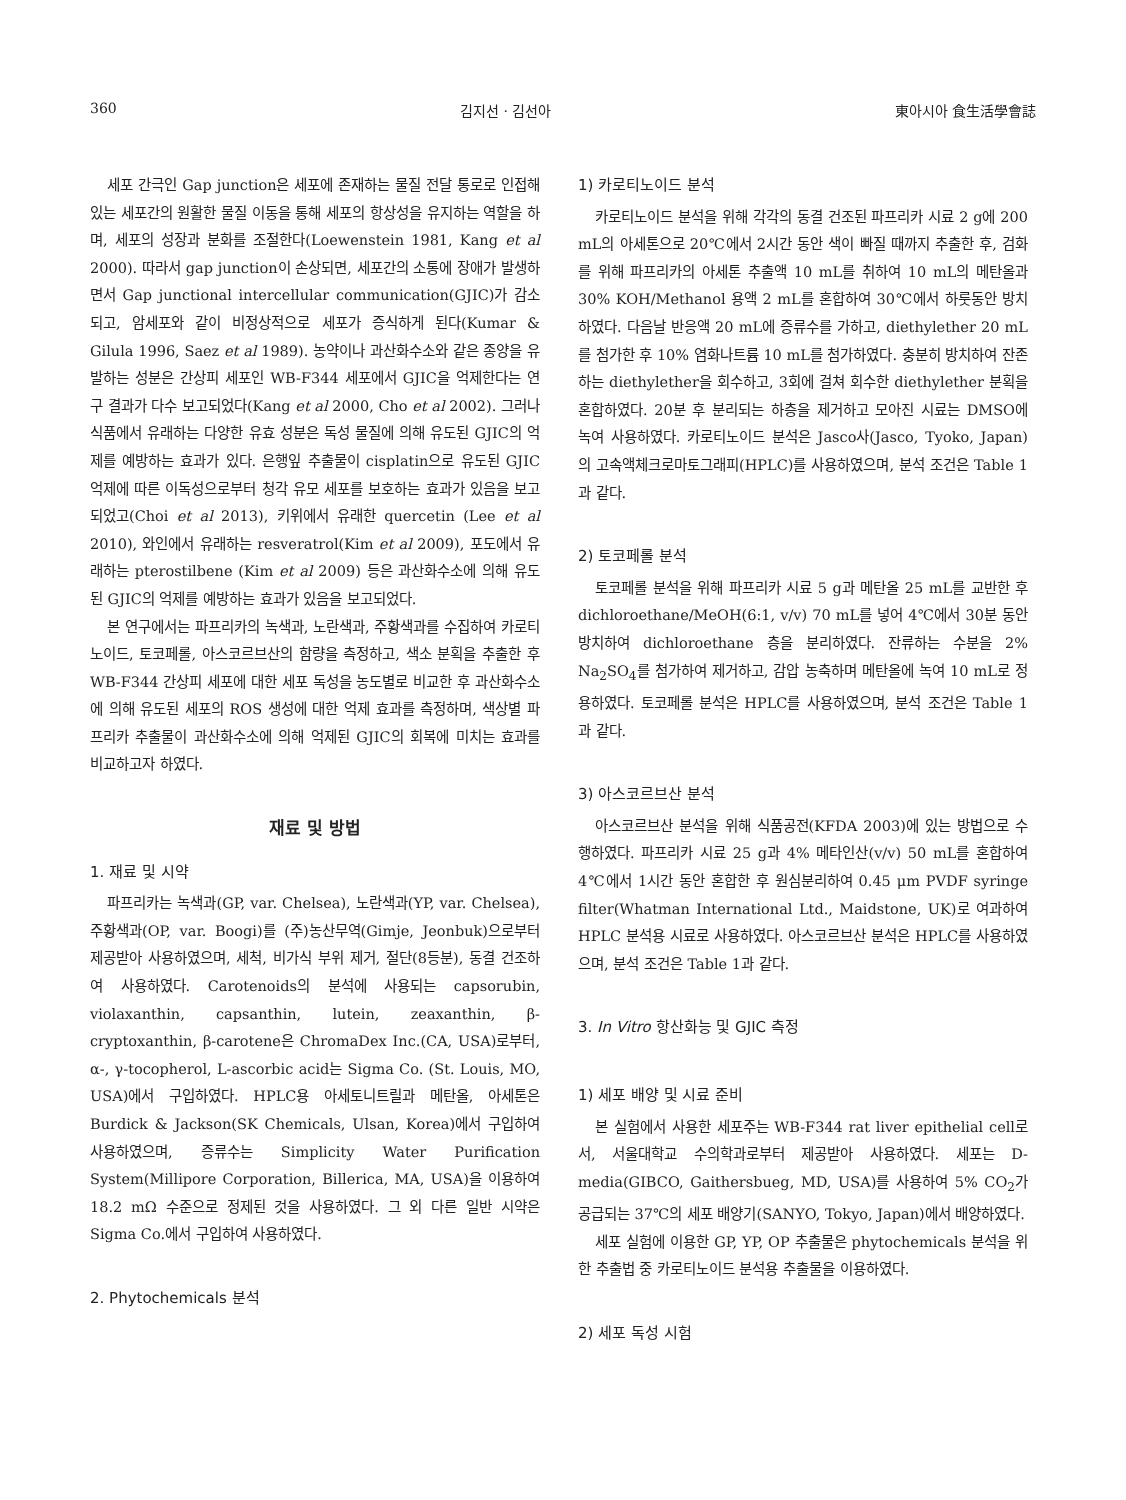360 김지선 · 김선아 東아시아 食生活學會誌
세포 간극인 Gap junction은 세포에 존재하는 물질 전달 통로로 인접해 있는 세포간의 원활한 물질 이동을 통해 세포의 항상성을 유지하는 역할을 하며, 세포의 성장과 분화를 조절한다(Loewenstein 1981, Kang et al 2000). 따라서 gap junction이 손상되면, 세포간의 소통에 장애가 발생하면서 Gap junctional intercellular communication(GJIC)가 감소되고, 암세포와 같이 비정상적으로 세포가 증식하게 된다(Kumar & Gilula 1996, Saez et al 1989). 농약이나 과산화수소와 같은 종양을 유발하는 성분은 간상피 세포인 WB-F344 세포에서 GJIC을 억제한다는 연구 결과가 다수 보고되었다(Kang et al 2000, Cho et al 2002). 그러나 식품에서 유래하는 다양한 유효 성분은 독성 물질에 의해 유도된 GJIC의 억제를 예방하는 효과가 있다. 은행잎 추출물이 cisplatin으로 유도된 GJIC 억제에 따른 이독성으로부터 청각 유모 세포를 보호하는 효과가 있음을 보고되었고(Choi et al 2013), 키위에서 유래한 quercetin (Lee et al 2010), 와인에서 유래하는 resveratrol(Kim et al 2009), 포도에서 유래하는 pterostilbene (Kim et al 2009) 등은 과산화수소에 의해 유도된 GJIC의 억제를 예방하는 효과가 있음을 보고되었다.
본 연구에서는 파프리카의 녹색과, 노란색과, 주황색과를 수집하여 카로티노이드, 토코페롤, 아스코르브산의 함량을 측정하고, 색소 분획을 추출한 후 WB-F344 간상피 세포에 대한 세포 독성을 농도별로 비교한 후 과산화수소에 의해 유도된 세포의 ROS 생성에 대한 억제 효과를 측정하며, 색상별 파프리카 추출물이 과산화수소에 의해 억제된 GJIC의 회복에 미치는 효과를 비교하고자 하였다.
재료 및 방법
1. 재료 및 시약
파프리카는 녹색과(GP, var. Chelsea), 노란색과(YP, var. Chelsea), 주황색과(OP, var. Boogi)를 (주)농산무역(Gimje, Jeonbuk)으로부터 제공받아 사용하였으며, 세척, 비가식 부위 제거, 절단(8등분), 동결 건조하여 사용하였다. Carotenoids의 분석에 사용되는 capsorubin, violaxanthin, capsanthin, lutein, zeaxanthin, β-cryptoxanthin, β-carotene은 ChromaDex Inc.(CA, USA)로부터, α-, γ-tocopherol, L-ascorbic acid는 Sigma Co. (St. Louis, MO, USA)에서 구입하였다. HPLC용 아세토니트릴과 메탄올, 아세톤은 Burdick & Jackson(SK Chemicals, Ulsan, Korea)에서 구입하여 사용하였으며, 증류수는 Simplicity Water Purification System(Millipore Corporation, Billerica, MA, USA)을 이용하여 18.2 mΩ 수준으로 정제된 것을 사용하였다. 그 외 다른 일반 시약은 Sigma Co.에서 구입하여 사용하였다.
2. Phytochemicals 분석
1) 카로티노이드 분석
카로티노이드 분석을 위해 각각의 동결 건조된 파프리카 시료 2 g에 200 mL의 아세톤으로 20℃에서 2시간 동안 색이 빠질 때까지 추출한 후, 검화를 위해 파프리카의 아세톤 추출액 10 mL를 취하여 10 mL의 메탄올과 30% KOH/Methanol 용액 2 mL를 혼합하여 30℃에서 하룻동안 방치하였다. 다음날 반응액 20 mL에 증류수를 가하고, diethylether 20 mL를 첨가한 후 10% 염화나트륨 10 mL를 첨가하였다. 충분히 방치하여 잔존하는 diethylether을 회수하고, 3회에 걸쳐 회수한 diethylether 분획을 혼합하였다. 20분 후 분리되는 하층을 제거하고 모아진 시료는 DMSO에 녹여 사용하였다. 카로티노이드 분석은 Jasco사(Jasco, Tyoko, Japan)의 고속액체크로마토그래피(HPLC)를 사용하였으며, 분석 조건은 Table 1과 같다.
2) 토코페롤 분석
토코페롤 분석을 위해 파프리카 시료 5 g과 메탄올 25 mL를 교반한 후 dichloroethane/MeOH(6:1, v/v) 70 mL를 넣어 4℃에서 30분 동안 방치하여 dichloroethane 층을 분리하였다. 잔류하는 수분을 2% Na<sub>2</sub>SO<sub>4</sub>를 첨가하여 제거하고, 감압 농축하며 메탄올에 녹여 10 mL로 정용하였다. 토코페롤 분석은 HPLC를 사용하였으며, 분석 조건은 Table 1과 같다.
3) 아스코르브산 분석
아스코르브산 분석을 위해 식품공전(KFDA 2003)에 있는 방법으로 수행하였다. 파프리카 시료 25 g과 4% 메타인산(v/v) 50 mL를 혼합하여 4℃에서 1시간 동안 혼합한 후 원심분리하여 0.45 μm PVDF syringe filter(Whatman International Ltd., Maidstone, UK)로 여과하여 HPLC 분석용 시료로 사용하였다. 아스코르브산 분석은 HPLC를 사용하였으며, 분석 조건은 Table 1과 같다.
3. In Vitro 항산화능 및 GJIC 측정
1) 세포 배양 및 시료 준비
본 실험에서 사용한 세포주는 WB-F344 rat liver epithelial cell로서, 서울대학교 수의학과로부터 제공받아 사용하였다. 세포는 D-media(GIBCO, Gaithersbueg, MD, USA)를 사용하여 5% CO<sub>2</sub>가 공급되는 37℃의 세포 배양기(SANYO, Tokyo, Japan)에서 배양하였다.
세포 실험에 이용한 GP, YP, OP 추출물은 phytochemicals 분석을 위한 추출법 중 카로티노이드 분석용 추출물을 이용하였다.
2) 세포 독성 시험